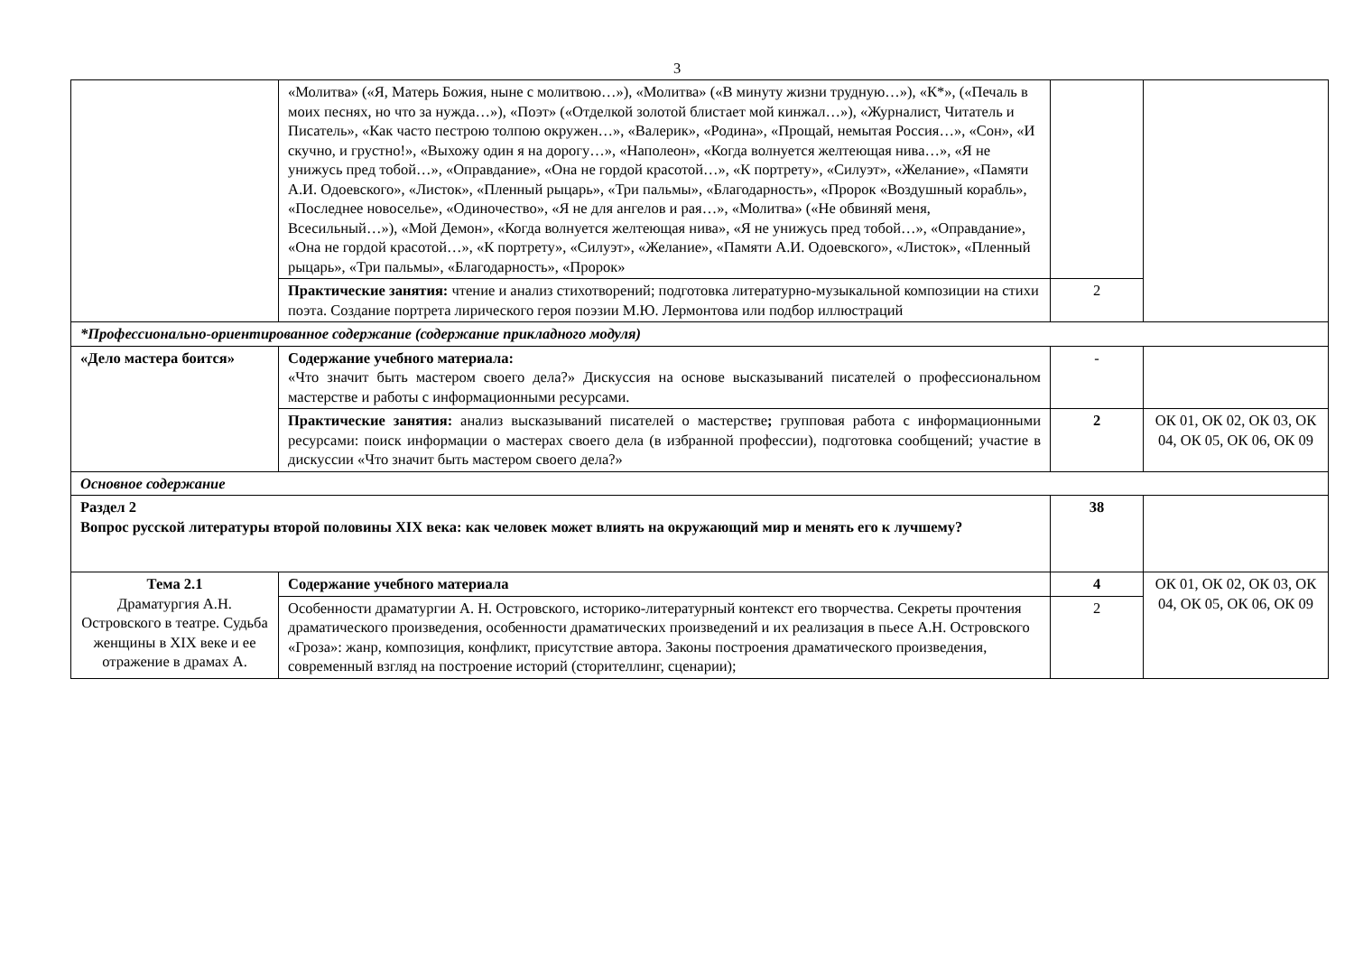3
| | «Молитва» («Я, Матерь Божия, ныне с молитвою…»), «Молитва» («В минуту жизни трудную…»), «К*», («Печаль в моих песнях, но что за нужда…»), «Поэт» («Отделкой золотой блистает мой кинжал…»), «Журналист, Читатель и Писатель», «Как часто пестрою толпою окружен…», «Валерик», «Родина», «Прощай, немытая Россия…», «Сон», «И скучно, и грустно!», «Выхожу один я на дорогу…», «Наполеон», «Когда волнуется желтеющая нива…», «Я не унижусь пред тобой…», «Оправдание», «Она не гордой красотой…», «К портрету», «Силуэт», «Желание», «Памяти А.И. Одоевского», «Листок», «Пленный рыцарь», «Три пальмы», «Благодарность», «Пророк «Воздушный корабль», «Последнее новоселье», «Одиночество», «Я не для ангелов и рая…», «Молитва» («Не обвиняй меня, Всесильный…»), «Мой Демон», «Когда волнуется желтеющая нива», «Я не унижусь пред тобой…», «Оправдание», «Она не гордой красотой…», «К портрету», «Силуэт», «Желание», «Памяти А.И. Одоевского», «Листок», «Пленный рыцарь», «Три пальмы», «Благодарность», «Пророк» | | |
| | Практические занятия: чтение и анализ стихотворений; подготовка литературно-музыкальной композиции на стихи поэта. Создание портрета лирического героя поэзии М.Ю. Лермонтова или подбор иллюстраций | 2 | |
| *Профессионально-ориентированное содержание (содержание прикладного модуля) | | | |
| «Дело мастера боится» | Содержание учебного материала: «Что значит быть мастером своего дела?» Дискуссия на основе высказываний писателей о профессиональном мастерстве и работы с информационными ресурсами. | - | |
| | Практические занятия: анализ высказываний писателей о мастерстве ; групповая работа с информационными ресурсами: поиск информации о мастерах своего дела (в избранной профессии), подготовка сообщений; участие в дискуссии «Что значит быть мастером своего дела?» | 2 | ОК 01, ОК 02, ОК 03, ОК 04, ОК 05, ОК 06, ОК 09 |
| Основное содержание | | | |
| Раздел 2 Вопрос русской литературы второй половины XIX века: как человек может влиять на окружающий мир и менять его к лучшему? | | 38 | |
| Тема 2.1 Драматургия А.Н. Островского в театре. Судьба женщины в XIX веке и ее отражение в драмах А. | Содержание учебного материала | 4 | ОК 01, ОК 02, ОК 03, ОК 04, ОК 05, ОК 06, ОК 09 |
| | Особенности драматургии А. Н. Островского, историко-литературный контекст его творчества. Секреты прочтения драматического произведения, особенности драматических произведений и их реализация в пьесе А.Н. Островского «Гроза»: жанр, композиция, конфликт, присутствие автора. Законы построения драматического произведения, современный взгляд на построение историй (сторителлинг, сценарии); | 2 | |